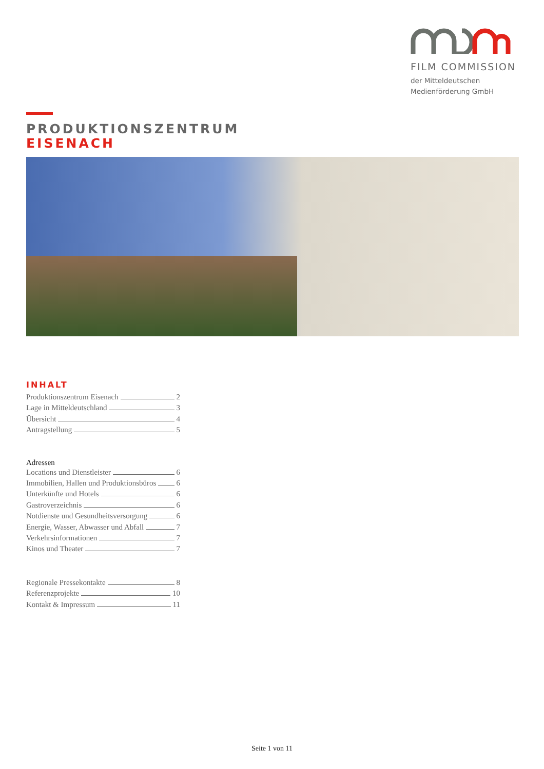FILM COMMISSION
der Mitteldeutschen
Medienförderung GmbH
PRODUKTIONSZENTRUM
EISENACH
INHALT
Produktionszentrum Eisenach 2
Lage in Mitteldeutschland 3
Übersicht 4
Antragstellung 5
Adressen
Locations und Dienstleister 6
Immobilien, Hallen und Produktionsbüros 6
Unterkünfte und Hotels 6
Gastroverzeichnis 6
Notdienste und Gesundheitsversorgung 6
Energie, Wasser, Abwasser und Abfall 7
Verkehrsinformationen 7
Kinos und Theater 7
Regionale Pressekontakte 8
Referenzprojekte 10
Kontakt & Impressum 11
Seite 1 von 11